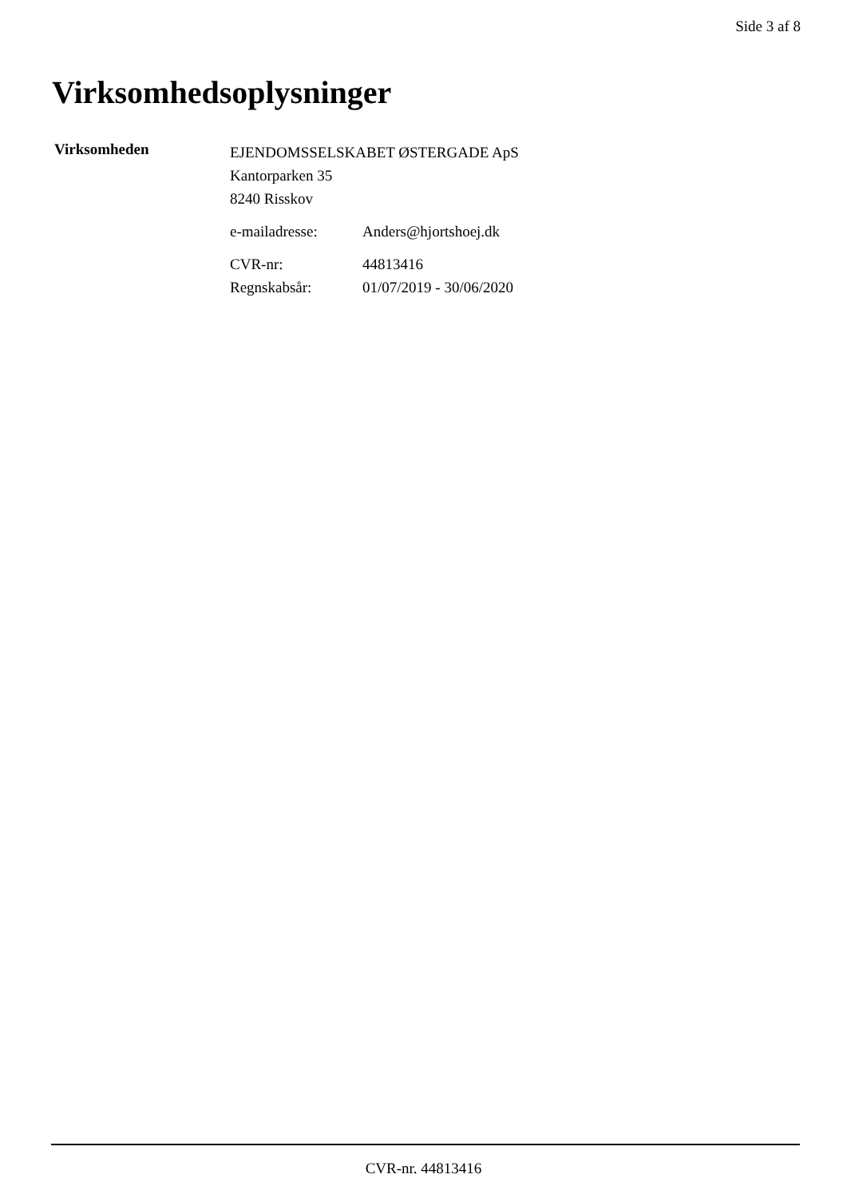Side 3 af 8
Virksomhedsoplysninger
Virksomheden
EJENDOMSSELSKABET ØSTERGADE ApS
Kantorparken 35
8240 Risskov
e-mailadresse: Anders@hjortshoej.dk
CVR-nr: 44813416
Regnskabsår: 01/07/2019 - 30/06/2020
CVR-nr. 44813416